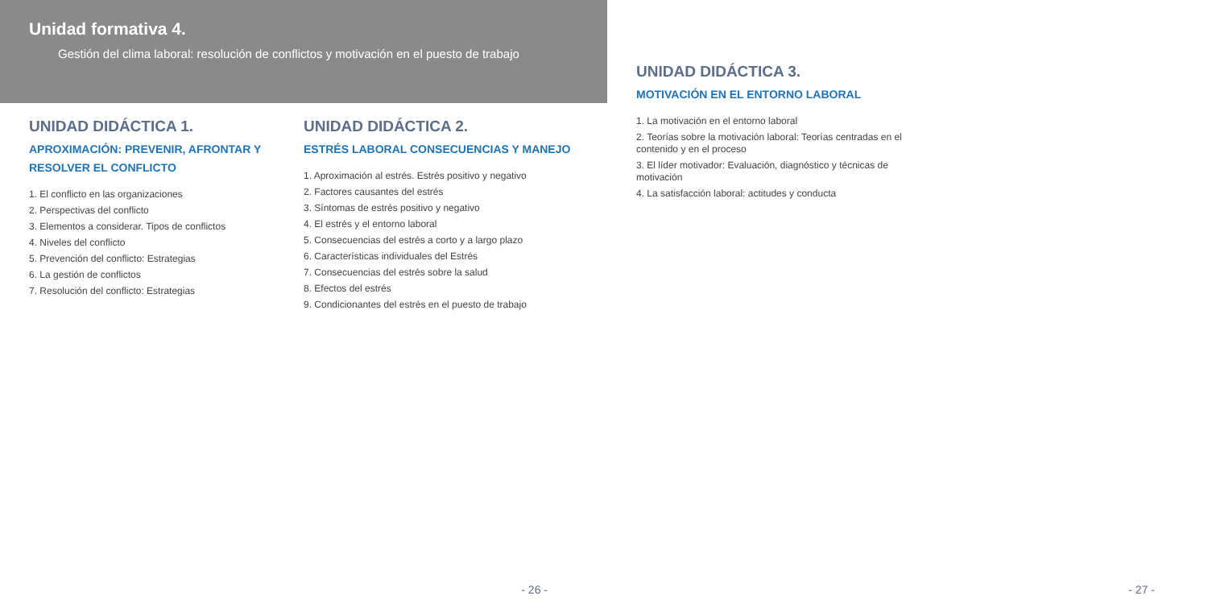Unidad formativa 4.
Gestión del clima laboral: resolución de conflictos y motivación en el puesto de trabajo
UNIDAD DIDÁCTICA 1.
APROXIMACIÓN: PREVENIR, AFRONTAR Y RESOLVER EL CONFLICTO
1. El conflicto en las organizaciones
2. Perspectivas del conflicto
3. Elementos a considerar. Tipos de conflictos
4. Niveles del conflicto
5. Prevención del conflicto: Estrategias
6. La gestión de conflictos
7. Resolución del conflicto: Estrategias
UNIDAD DIDÁCTICA 2.
ESTRÉS LABORAL CONSECUENCIAS Y MANEJO
1. Aproximación al estrés. Estrés positivo y negativo
2. Factores causantes del estrés
3. Síntomas de estrés positivo y negativo
4. El estrés y el entorno laboral
5. Consecuencias del estrés a corto y a largo plazo
6. Características individuales del Estrés
7. Consecuencias del estrés sobre la salud
8. Efectos del estrés
9. Condicionantes del estrés en el puesto de trabajo
- 26 -
UNIDAD DIDÁCTICA 3.
MOTIVACIÓN EN EL ENTORNO LABORAL
1. La motivación en el entorno laboral
2. Teorías sobre la motivación laboral: Teorías centradas en el contenido y en el proceso
3. El líder motivador: Evaluación, diagnóstico y técnicas de motivación
4. La satisfacción laboral: actitudes y conducta
- 27 -